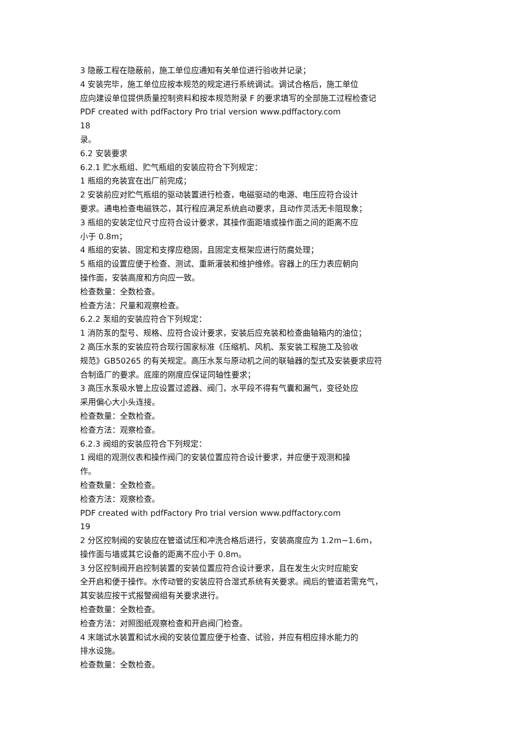3 隐蔽工程在隐蔽前，施工单位应通知有关单位进行验收并记录；
4 安装完毕，施工单位应按本规范的规定进行系统调试。调试合格后，施工单位
应向建设单位提供质量控制资料和按本规范附录 F 的要求填写的全部施工过程检查记
PDF created with pdfFactory Pro trial version www.pdffactory.com
18
录。
6.2 安装要求
6.2.1 贮水瓶组、贮气瓶组的安装应符合下列规定：
1 瓶组的充装宜在出厂前完成；
2 安装前应对贮气瓶组的驱动装置进行检查，电磁驱动的电源、电压应符合设计
要求。通电检查电磁铁芯，其行程应满足系统启动要求，且动作灵活无卡阻现象；
3 瓶组的安装定位尺寸应符合设计要求，其操作面距墙或操作面之间的距离不应
小于 0.8m；
4 瓶组的安装、固定和支撑应稳固，且固定支框架应进行防腐处理；
5 瓶组的设置应便于检查、测试、重新灌装和维护维修。容器上的压力表应朝向
操作面，安装高度和方向应一致。
检查数量：全数检查。
检查方法：尺量和观察检查。
6.2.2 泵组的安装应符合下列规定：
1 消防泵的型号、规格、应符合设计要求，安装后应充装和检查曲轴箱内的油位；
2 高压水泵的安装应符合现行国家标准《压缩机、风机、泵安装工程施工及验收
规范》GB50265 的有关规定。高压水泵与原动机之间的联轴器的型式及安装要求应符
合制造厂的要求。底座的刚度应保证同轴性要求；
3 高压水泵吸水管上应设置过滤器、阀门，水平段不得有气囊和漏气，变径处应
采用偏心大小头连接。
检查数量：全数检查。
检查方法：观察检查。
6.2.3 阀组的安装应符合下列规定：
1 阀组的观测仪表和操作阀门的安装位置应符合设计要求，并应便于观测和操
作。
检查数量：全数检查。
检查方法：观察检查。
PDF created with pdfFactory Pro trial version www.pdffactory.com
19
2 分区控制阀的安装应在管道试压和冲洗合格后进行，安装高度应为 1.2m~1.6m，
操作面与墙或其它设备的距离不应小于 0.8m。
3 分区控制阀开启控制装置的安装位置应符合设计要求，且在发生火灾时应能安
全开启和便于操作。水传动管的安装应符合湿式系统有关要求。阀后的管道若需充气，
其安装应按干式报警阀组有关要求进行。
检查数量：全数检查。
检查方法：对照图纸观察检查和开启阀门检查。
4 末端试水装置和试水阀的安装位置应便于检查、试验，并应有相应排水能力的
排水设施。
检查数量：全数检查。